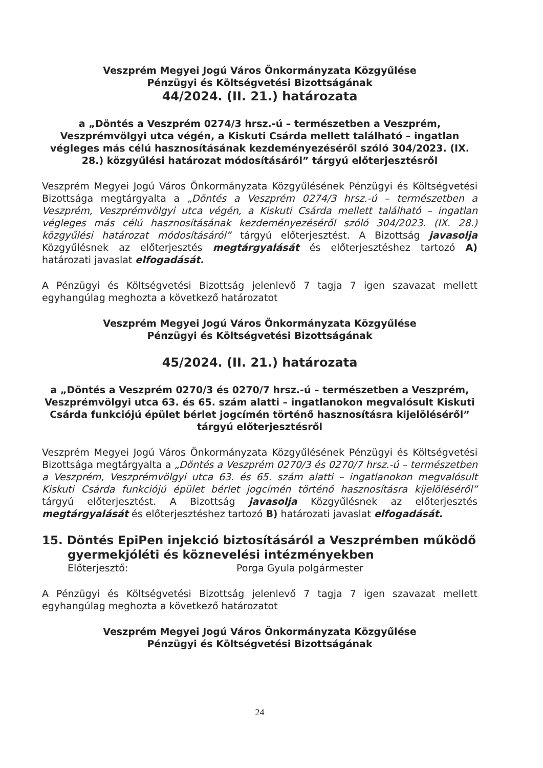Veszprém Megyei Jogú Város Önkormányzata Közgyűlése
Pénzügyi és Költségvetési Bizottságának
44/2024. (II. 21.) határozata
a „Döntés a Veszprém 0274/3 hrsz.-ú – természetben a Veszprém, Veszprémvölgyi utca végén, a Kiskuti Csárda mellett található – ingatlan végleges más célú hasznosításának kezdeményezéséről szóló 304/2023. (IX. 28.) közgyűlési határozat módosításáról” tárgyú előterjesztésről
Veszprém Megyei Jogú Város Önkormányzata Közgyűlésének Pénzügyi és Költségvetési Bizottsága megtárgyalta a „Döntés a Veszprém 0274/3 hrsz.-ú – természetben a Veszprém, Veszprémvölgyi utca végén, a Kiskuti Csárda mellett található – ingatlan végleges más célú hasznosításának kezdeményezéséről szóló 304/2023. (IX. 28.) közgyűlési határozat módosításáról” tárgyú előterjesztést. A Bizottság javasolja Közgyűlésnek az előterjesztés megtárgyalását és előterjesztéshez tartozó A) határozati javaslat elfogadását.
A Pénzügyi és Költségvetési Bizottság jelenlevő 7 tagja 7 igen szavazat mellett egyhangúlag meghozta a következő határozatot
Veszprém Megyei Jogú Város Önkormányzata Közgyűlése
Pénzügyi és Költségvetési Bizottságának
45/2024. (II. 21.) határozata
a „Döntés a Veszprém 0270/3 és 0270/7 hrsz.-ú – természetben a Veszprém, Veszprémvölgyi utca 63. és 65. szám alatti – ingatlanokon megvalósult Kiskuti Csárda funkciójú épület bérlet jogcímén történő hasznosításra kijelöléséről” tárgyú előterjesztésről
Veszprém Megyei Jogú Város Önkormányzata Közgyűlésének Pénzügyi és Költségvetési Bizottsága megtárgyalta a „Döntés a Veszprém 0270/3 és 0270/7 hrsz.-ú – természetben a Veszprém, Veszprémvölgyi utca 63. és 65. szám alatti – ingatlanokon megvalósult Kiskuti Csárda funkciójú épület bérlet jogcímén történő hasznosításra kijelöléséről” tárgyú előterjesztést. A Bizottság javasolja Közgyűlésnek az előterjesztés megtárgyalását és előterjesztéshez tartozó B) határozati javaslat elfogadását.
15. Döntés EpiPen injekció biztosításáról a Veszprémben működő gyermekjóléti és köznevelési intézményekben
Előterjesztő: Porga Gyula polgármester
A Pénzügyi és Költségvetési Bizottság jelenlevő 7 tagja 7 igen szavazat mellett egyhangúlag meghozta a következő határozatot
Veszprém Megyei Jogú Város Önkormányzata Közgyűlése
Pénzügyi és Költségvetési Bizottságának
24